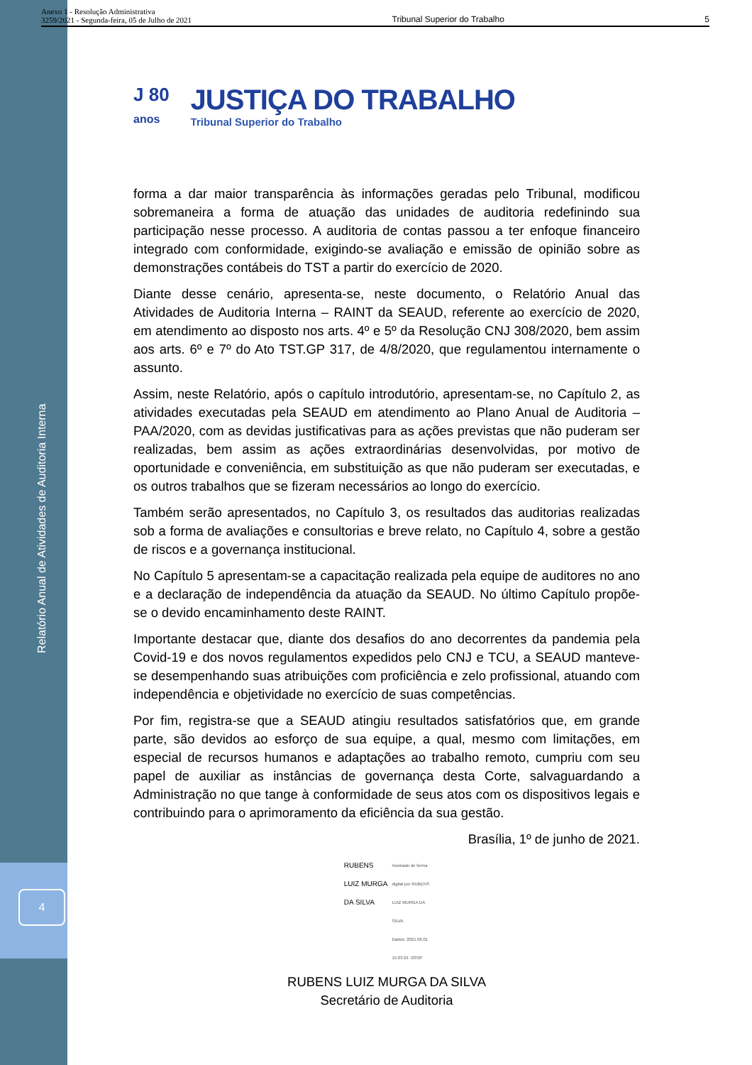Relatório Anual de Atividades de Auditoria Interna
4
Anexo 1 - Resolução Administrativa
3259/2021 - Segunda-feira, 05 de Julho de 2021
Tribunal Superior do Trabalho
5
J 80
anos
JUSTIÇA DO TRABALHO
Tribunal Superior do Trabalho
forma a dar maior transparência às informações geradas pelo Tribunal, modificou sobremaneira a forma de atuação das unidades de auditoria redefinindo sua participação nesse processo. A auditoria de contas passou a ter enfoque financeiro integrado com conformidade, exigindo-se avaliação e emissão de opinião sobre as demonstrações contábeis do TST a partir do exercício de 2020.
Diante desse cenário, apresenta-se, neste documento, o Relatório Anual das Atividades de Auditoria Interna – RAINT da SEAUD, referente ao exercício de 2020, em atendimento ao disposto nos arts. 4º e 5º da Resolução CNJ 308/2020, bem assim aos arts. 6º e 7º do Ato TST.GP 317, de 4/8/2020, que regulamentou internamente o assunto.
Assim, neste Relatório, após o capítulo introdutório, apresentam-se, no Capítulo 2, as atividades executadas pela SEAUD em atendimento ao Plano Anual de Auditoria – PAA/2020, com as devidas justificativas para as ações previstas que não puderam ser realizadas, bem assim as ações extraordinárias desenvolvidas, por motivo de oportunidade e conveniência, em substituição as que não puderam ser executadas, e os outros trabalhos que se fizeram necessários ao longo do exercício.
Também serão apresentados, no Capítulo 3, os resultados das auditorias realizadas sob a forma de avaliações e consultorias e breve relato, no Capítulo 4, sobre a gestão de riscos e a governança institucional.
No Capítulo 5 apresentam-se a capacitação realizada pela equipe de auditores no ano e a declaração de independência da atuação da SEAUD. No último Capítulo propõe-se o devido encaminhamento deste RAINT.
Importante destacar que, diante dos desafios do ano decorrentes da pandemia pela Covid-19 e dos novos regulamentos expedidos pelo CNJ e TCU, a SEAUD manteve-se desempenhando suas atribuições com proficiência e zelo profissional, atuando com independência e objetividade no exercício de suas competências.
Por fim, registra-se que a SEAUD atingiu resultados satisfatórios que, em grande parte, são devidos ao esforço de sua equipe, a qual, mesmo com limitações, em especial de recursos humanos e adaptações ao trabalho remoto, cumpriu com seu papel de auxiliar as instâncias de governança desta Corte, salvaguardando a Administração no que tange à conformidade de seus atos com os dispositivos legais e contribuindo para o aprimoramento da eficiência da sua gestão.
Brasília, 1º de junho de 2021.
RUBENS
LUIZ MURGA
DA SILVA
Assinado de forma
digital por RUBENS
LUIZ MURGA DA
SILVA
Dados: 2021.06.01
15:03:24 -03'00'
RUBENS LUIZ MURGA DA SILVA
Secretário de Auditoria